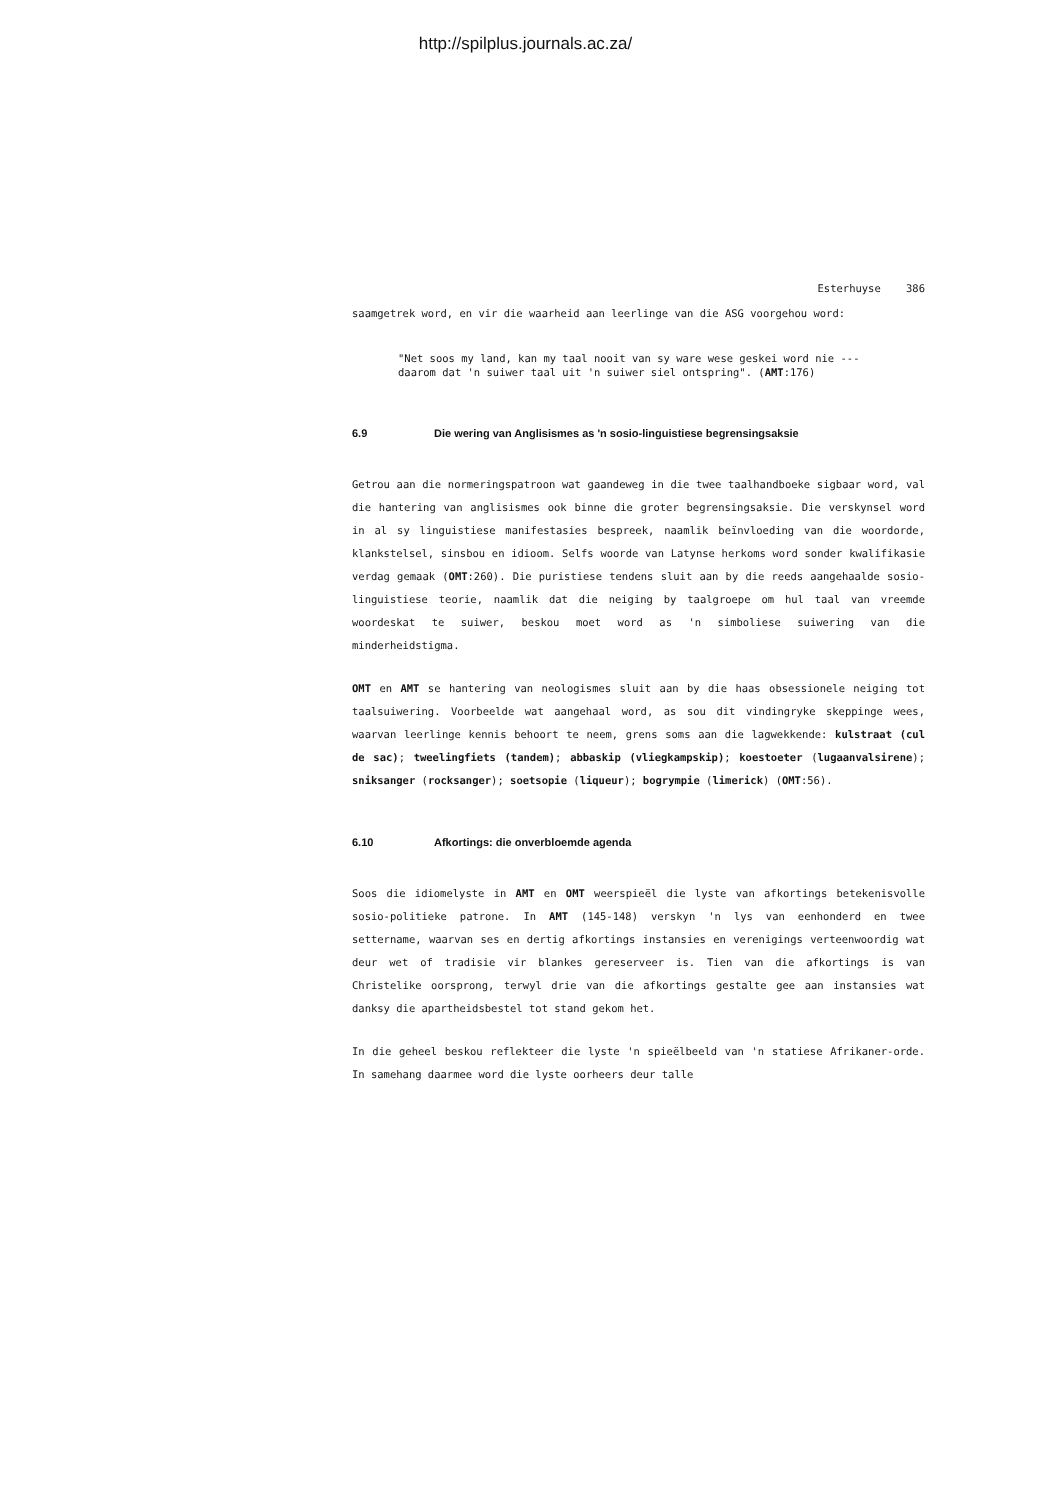http://spilplus.journals.ac.za/
Esterhuyse 386
saamgetrek word, en vir die waarheid aan leerlinge van die ASG voorgehou word:
"Net soos my land, kan my taal nooit van sy ware wese geskei word nie --- daarom dat 'n suiwer taal uit 'n suiwer siel ontspring". (AMT:176)
6.9 Die wering van Anglisismes as 'n sosio-linguistiese begrensingsaksie
Getrou aan die normeringspatroon wat gaandeweg in die twee taalhandboeke sigbaar word, val die hantering van anglisismes ook binne die groter begrensingsaksie. Die verskynsel word in al sy linguistiese manifestasies bespreek, naamlik beïnvloeding van die woordorde, klankstelsel, sinsbou en idioom. Selfs woorde van Latynse herkoms word sonder kwalifikasie verdag gemaak (OMT:260). Die puristiese tendens sluit aan by die reeds aangehaalde sosio-linguistiese teorie, naamlik dat die neiging by taalgroepe om hul taal van vreemde woordeskat te suiwer, beskou moet word as 'n simboliese suiwering van die minderheidstigma.
OMT en AMT se hantering van neologismes sluit aan by die haas obsessionele neiging tot taalsuiwering. Voorbeelde wat aangehaal word, as sou dit vindingryke skeppinge wees, waarvan leerlinge kennis behoort te neem, grens soms aan die lagwekkende: kulstraat (cul de sac); tweelingfiets (tandem); abbaskip (vliegkampskip); koestoeter (lugaanvalsirene); sniksanger (rocksanger); soetsopie (liqueur); bogrympie (limerick) (OMT:56).
6.10 Afkortings: die onverbloemde agenda
Soos die idiomelyste in AMT en OMT weerspieël die lyste van afkortings betekenisvolle sosio-politieke patrone. In AMT (145-148) verskyn 'n lys van eenhonderd en twee settername, waarvan ses en dertig afkortings instansies en verenigings verteenwoordig wat deur wet of tradisie vir blankes gereserveer is. Tien van die afkortings is van Christelike oorsprong, terwyl drie van die afkortings gestalte gee aan instansies wat danksy die apartheidsbestel tot stand gekom het.
In die geheel beskou reflekteer die lyste 'n spieëlbeeld van 'n statiese Afrikaner-orde. In samehang daarmee word die lyste oorheers deur talle